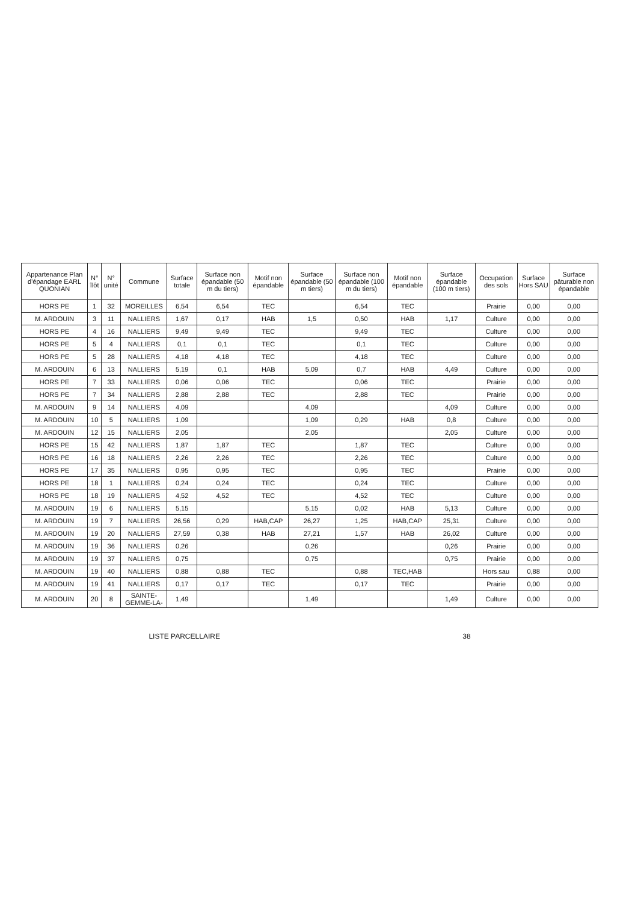| Appartenance Plan d'épandage EARL QUONIAN | N° îlôt | N° unité | Commune | Surface totale | Surface non épandable (50 m du tiers) | Motif non épandable | Surface épandable (50 m tiers) | Surface non épandable (100 m du tiers) | Motif non épandable | Surface épandable (100 m tiers) | Occupation des sols | Surface Hors SAU | Surface pâturable non épandable |
| --- | --- | --- | --- | --- | --- | --- | --- | --- | --- | --- | --- | --- | --- |
| HORS PE | 1 | 32 | MOREILLES | 6,54 | 6,54 | TEC | | 6,54 | TEC | | Prairie | 0,00 | 0,00 |
| M. ARDOUIN | 3 | 11 | NALLIERS | 1,67 | 0,17 | HAB | 1,5 | 0,50 | HAB | 1,17 | Culture | 0,00 | 0,00 |
| HORS PE | 4 | 16 | NALLIERS | 9,49 | 9,49 | TEC | | 9,49 | TEC | | Culture | 0,00 | 0,00 |
| HORS PE | 5 | 4 | NALLIERS | 0,1 | 0,1 | TEC | | 0,1 | TEC | | Culture | 0,00 | 0,00 |
| HORS PE | 5 | 28 | NALLIERS | 4,18 | 4,18 | TEC | | 4,18 | TEC | | Culture | 0,00 | 0,00 |
| M. ARDOUIN | 6 | 13 | NALLIERS | 5,19 | 0,1 | HAB | 5,09 | 0,7 | HAB | 4,49 | Culture | 0,00 | 0,00 |
| HORS PE | 7 | 33 | NALLIERS | 0,06 | 0,06 | TEC | | 0,06 | TEC | | Prairie | 0,00 | 0,00 |
| HORS PE | 7 | 34 | NALLIERS | 2,88 | 2,88 | TEC | | 2,88 | TEC | | Prairie | 0,00 | 0,00 |
| M. ARDOUIN | 9 | 14 | NALLIERS | 4,09 | | | 4,09 | | | 4,09 | Culture | 0,00 | 0,00 |
| M. ARDOUIN | 10 | 5 | NALLIERS | 1,09 | | | 1,09 | 0,29 | HAB | 0,8 | Culture | 0,00 | 0,00 |
| M. ARDOUIN | 12 | 15 | NALLIERS | 2,05 | | | 2,05 | | | 2,05 | Culture | 0,00 | 0,00 |
| HORS PE | 15 | 42 | NALLIERS | 1,87 | 1,87 | TEC | | 1,87 | TEC | | Culture | 0,00 | 0,00 |
| HORS PE | 16 | 18 | NALLIERS | 2,26 | 2,26 | TEC | | 2,26 | TEC | | Culture | 0,00 | 0,00 |
| HORS PE | 17 | 35 | NALLIERS | 0,95 | 0,95 | TEC | | 0,95 | TEC | | Prairie | 0,00 | 0,00 |
| HORS PE | 18 | 1 | NALLIERS | 0,24 | 0,24 | TEC | | 0,24 | TEC | | Culture | 0,00 | 0,00 |
| HORS PE | 18 | 19 | NALLIERS | 4,52 | 4,52 | TEC | | 4,52 | TEC | | Culture | 0,00 | 0,00 |
| M. ARDOUIN | 19 | 6 | NALLIERS | 5,15 | | | 5,15 | 0,02 | HAB | 5,13 | Culture | 0,00 | 0,00 |
| M. ARDOUIN | 19 | 7 | NALLIERS | 26,56 | 0,29 | HAB,CAP | 26,27 | 1,25 | HAB,CAP | 25,31 | Culture | 0,00 | 0,00 |
| M. ARDOUIN | 19 | 20 | NALLIERS | 27,59 | 0,38 | HAB | 27,21 | 1,57 | HAB | 26,02 | Culture | 0,00 | 0,00 |
| M. ARDOUIN | 19 | 36 | NALLIERS | 0,26 | | | 0,26 | | | 0,26 | Prairie | 0,00 | 0,00 |
| M. ARDOUIN | 19 | 37 | NALLIERS | 0,75 | | | 0,75 | | | 0,75 | Prairie | 0,00 | 0,00 |
| M. ARDOUIN | 19 | 40 | NALLIERS | 0,88 | 0,88 | TEC | | 0,88 | TEC,HAB | | Hors sau | 0,88 | 0,00 |
| M. ARDOUIN | 19 | 41 | NALLIERS | 0,17 | 0,17 | TEC | | 0,17 | TEC | | Prairie | 0,00 | 0,00 |
| M. ARDOUIN | 20 | 8 | SAINTE-GEMME-LA- | 1,49 | | | 1,49 | | | 1,49 | Culture | 0,00 | 0,00 |
LISTE PARCELLAIRE 38